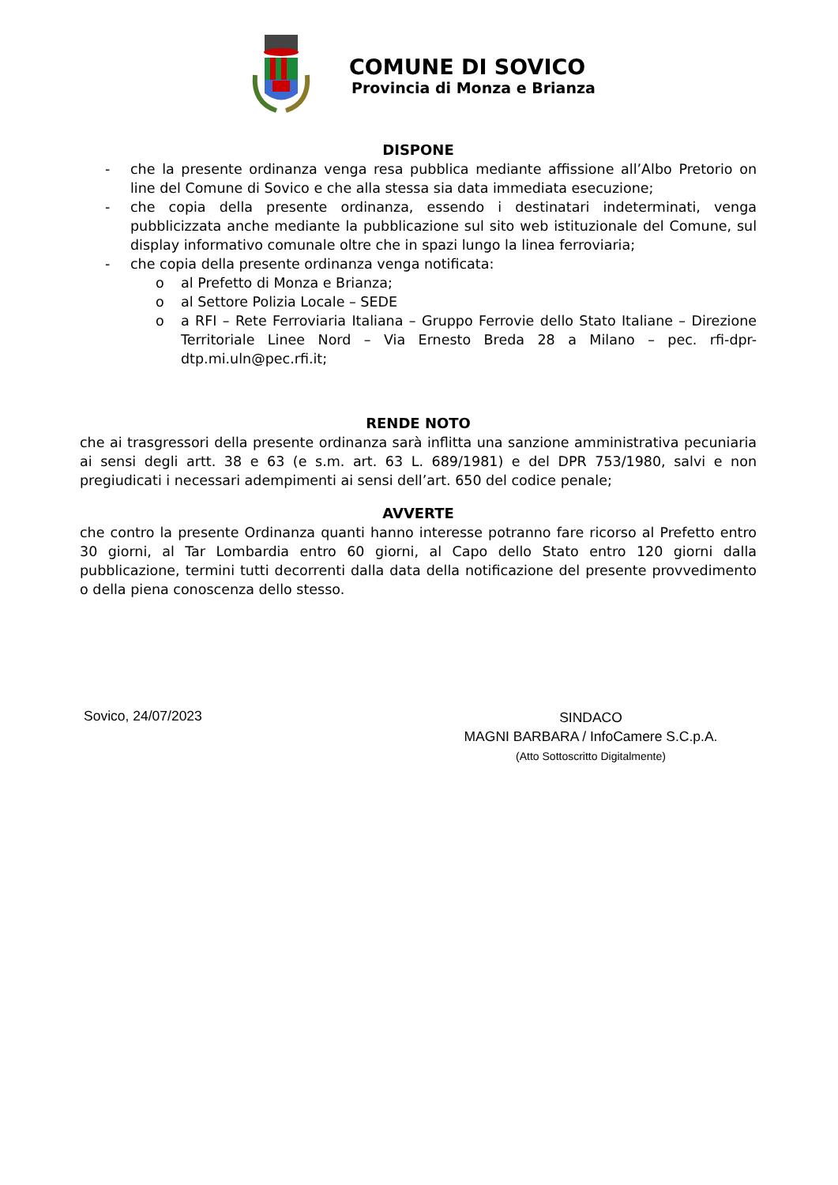COMUNE DI SOVICO
Provincia di Monza e Brianza
DISPONE
- che la presente ordinanza venga resa pubblica mediante affissione all’Albo Pretorio on line del Comune di Sovico e che alla stessa sia data immediata esecuzione;
- che copia della presente ordinanza, essendo i destinatari indeterminati, venga pubblicizzata anche mediante la pubblicazione sul sito web istituzionale del Comune, sul display informativo comunale oltre che in spazi lungo la linea ferroviaria;
- che copia della presente ordinanza venga notificata:
o al Prefetto di Monza e Brianza;
o al Settore Polizia Locale – SEDE
o a RFI – Rete Ferroviaria Italiana – Gruppo Ferrovie dello Stato Italiane – Direzione Territoriale Linee Nord – Via Ernesto Breda 28 a Milano – pec. rfi-dpr-dtp.mi.uln@pec.rfi.it;
RENDE NOTO
che ai trasgressori della presente ordinanza sarà inflitta una sanzione amministrativa pecuniaria ai sensi degli artt. 38 e 63 (e s.m. art. 63 L. 689/1981) e del DPR 753/1980, salvi e non pregiudicati i necessari adempimenti ai sensi dell’art. 650 del codice penale;
AVVERTE
che contro la presente Ordinanza quanti hanno interesse potranno fare ricorso al Prefetto entro 30 giorni, al Tar Lombardia entro 60 giorni, al Capo dello Stato entro 120 giorni dalla pubblicazione, termini tutti decorrenti dalla data della notificazione del presente provvedimento o della piena conoscenza dello stesso.
Sovico, 24/07/2023
SINDACO
MAGNI BARBARA / InfoCamere S.C.p.A.
(Atto Sottoscritto Digitalmente)